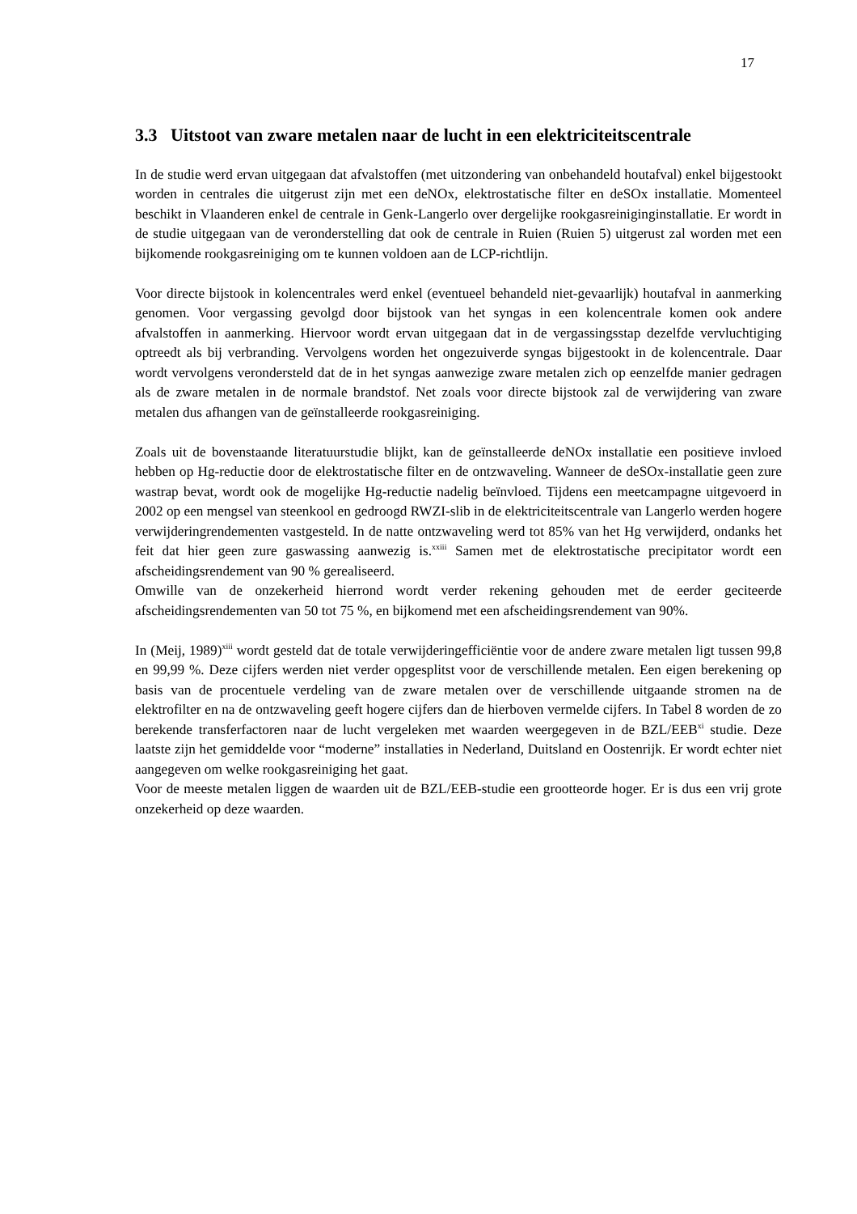17
3.3 Uitstoot van zware metalen naar de lucht in een elektriciteitscentrale
In de studie werd ervan uitgegaan dat afvalstoffen (met uitzondering van onbehandeld houtafval) enkel bijgestookt worden in centrales die uitgerust zijn met een deNOx, elektrostatische filter en deSOx installatie. Momenteel beschikt in Vlaanderen enkel de centrale in Genk-Langerlo over dergelijke rookgasreiniginginstallatie. Er wordt in de studie uitgegaan van de veronderstelling dat ook de centrale in Ruien (Ruien 5) uitgerust zal worden met een bijkomende rookgasreiniging om te kunnen voldoen aan de LCP-richtlijn.
Voor directe bijstook in kolencentrales werd enkel (eventueel behandeld niet-gevaarlijk) houtafval in aanmerking genomen. Voor vergassing gevolgd door bijstook van het syngas in een kolencentrale komen ook andere afvalstoffen in aanmerking. Hiervoor wordt ervan uitgegaan dat in de vergassingsstap dezelfde vervluchtiging optreedt als bij verbranding. Vervolgens worden het ongezuiverde syngas bijgestookt in de kolencentrale. Daar wordt vervolgens verondersteld dat de in het syngas aanwezige zware metalen zich op eenzelfde manier gedragen als de zware metalen in de normale brandstof. Net zoals voor directe bijstook zal de verwijdering van zware metalen dus afhangen van de geïnstalleerde rookgasreiniging.
Zoals uit de bovenstaande literatuurstudie blijkt, kan de geïnstalleerde deNOx installatie een positieve invloed hebben op Hg-reductie door de elektrostatische filter en de ontzwaveling. Wanneer de deSOx-installatie geen zure wastrap bevat, wordt ook de mogelijke Hg-reductie nadelig beïnvloed. Tijdens een meetcampagne uitgevoerd in 2002 op een mengsel van steenkool en gedroogd RWZI-slib in de elektriciteitscentrale van Langerlo werden hogere verwijderingrendementen vastgesteld. In de natte ontzwaveling werd tot 85% van het Hg verwijderd, ondanks het feit dat hier geen zure gaswassing aanwezig is.<sup>xxiii</sup> Samen met de elektrostatische precipitator wordt een afscheidingsrendement van 90 % gerealiseerd.
Omwille van de onzekerheid hierrond wordt verder rekening gehouden met de eerder geciteerde afscheidingsrendementen van 50 tot 75 %, en bijkomend met een afscheidingsrendement van 90%.
In (Meij, 1989)<sup>xiii</sup> wordt gesteld dat de totale verwijderingefficiëntie voor de andere zware metalen ligt tussen 99,8 en 99,99 %. Deze cijfers werden niet verder opgesplitst voor de verschillende metalen. Een eigen berekening op basis van de procentuele verdeling van de zware metalen over de verschillende uitgaande stromen na de elektrofilter en na de ontzwaveling geeft hogere cijfers dan de hierboven vermelde cijfers. In Tabel 8 worden de zo berekende transferfactoren naar de lucht vergeleken met waarden weergegeven in de BZL/EEB<sup>xi</sup> studie. Deze laatste zijn het gemiddelde voor “moderne” installaties in Nederland, Duitsland en Oostenrijk. Er wordt echter niet aangegeven om welke rookgasreiniging het gaat.
Voor de meeste metalen liggen de waarden uit de BZL/EEB-studie een grootteorde hoger. Er is dus een vrij grote onzekerheid op deze waarden.